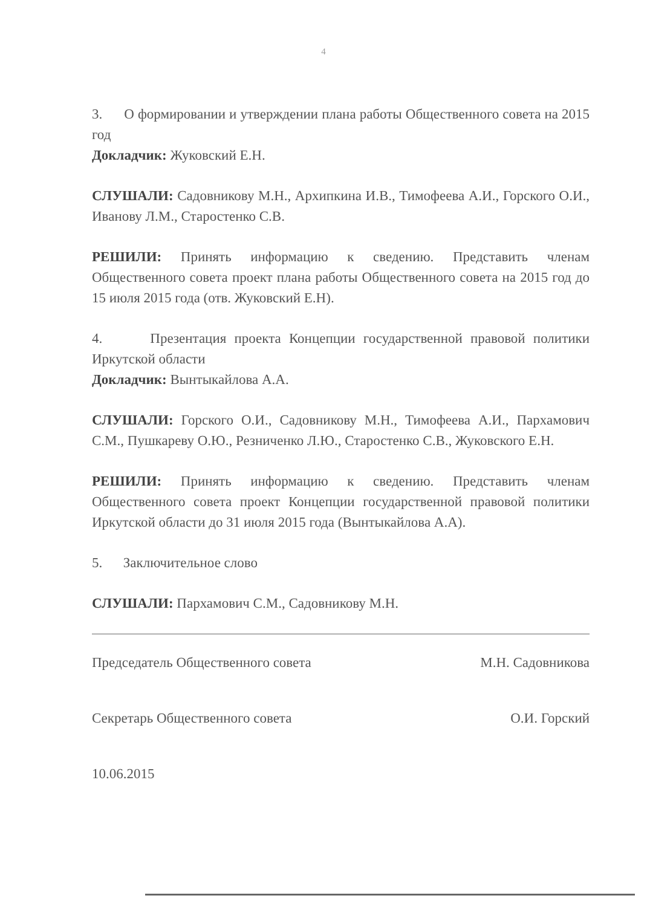4
3. О формировании и утверждении плана работы Общественного совета на 2015 год
Докладчик: Жуковский Е.Н.
СЛУШАЛИ: Садовникову М.Н., Архипкина И.В., Тимофеева А.И., Горского О.И., Иванову Л.М., Старостенко С.В.
РЕШИЛИ: Принять информацию к сведению. Представить членам Общественного совета проект плана работы Общественного совета на 2015 год до 15 июля 2015 года (отв. Жуковский Е.Н).
4. Презентация проекта Концепции государственной правовой политики Иркутской области
Докладчик: Вынтыкайлова А.А.
СЛУШАЛИ: Горского О.И., Садовникову М.Н., Тимофеева А.И., Пархамович С.М., Пушкареву О.Ю., Резниченко Л.Ю., Старостенко С.В., Жуковского Е.Н.
РЕШИЛИ: Принять информацию к сведению. Представить членам Общественного совета проект Концепции государственной правовой политики Иркутской области до 31 июля 2015 года (Вынтыкайлова А.А).
5. Заключительное слово
СЛУШАЛИ: Пархамович С.М., Садовникову М.Н.
Председатель Общественного совета М.Н. Садовникова
Секретарь Общественного совета О.И. Горский
10.06.2015